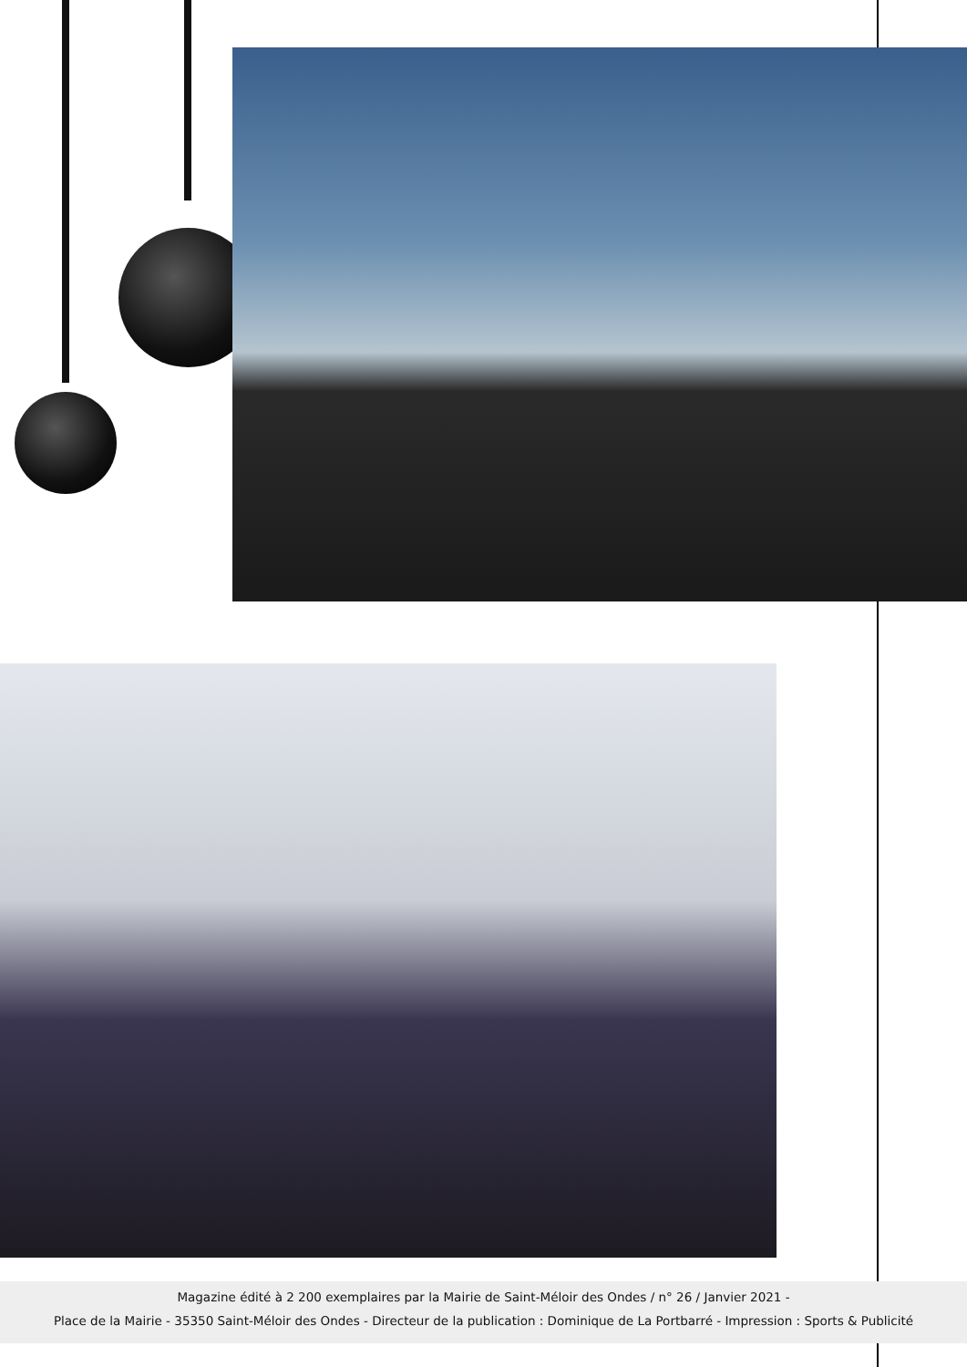Magazine édité à 2 200 exemplaires par la Mairie de Saint-Méloir des Ondes / n° 26 / Janvier 2021 -
Place de la Mairie - 35350 Saint-Méloir des Ondes - Directeur de la publication : Dominique de La Portbarré - Impression : Sports & Publicité